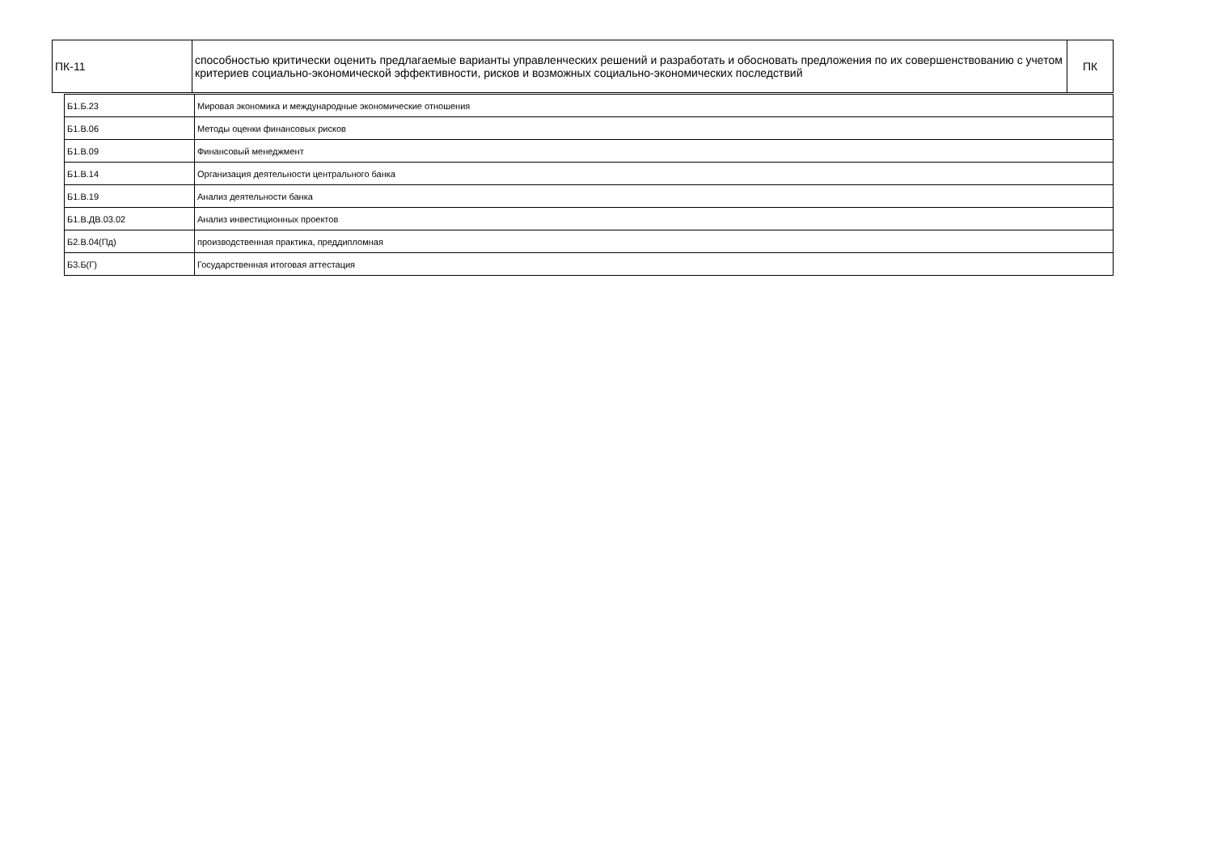| ПК-11 | способностью критически оценить предлагаемые варианты управленческих решений и разработать и обосновать предложения по их совершенствованию с учетом критериев социально-экономической эффективности, рисков и возможных социально-экономических последствий | ПК |
| Б1.Б.23 | Мировая экономика и международные экономические отношения |
| Б1.В.06 | Методы оценки финансовых рисков |
| Б1.В.09 | Финансовый менеджмент |
| Б1.В.14 | Организация деятельности центрального банка |
| Б1.В.19 | Анализ деятельности банка |
| Б1.В.ДВ.03.02 | Анализ инвестиционных проектов |
| Б2.В.04(Пд) | производственная практика, преддипломная |
| Б3.Б(Г) | Государственная итоговая аттестация |